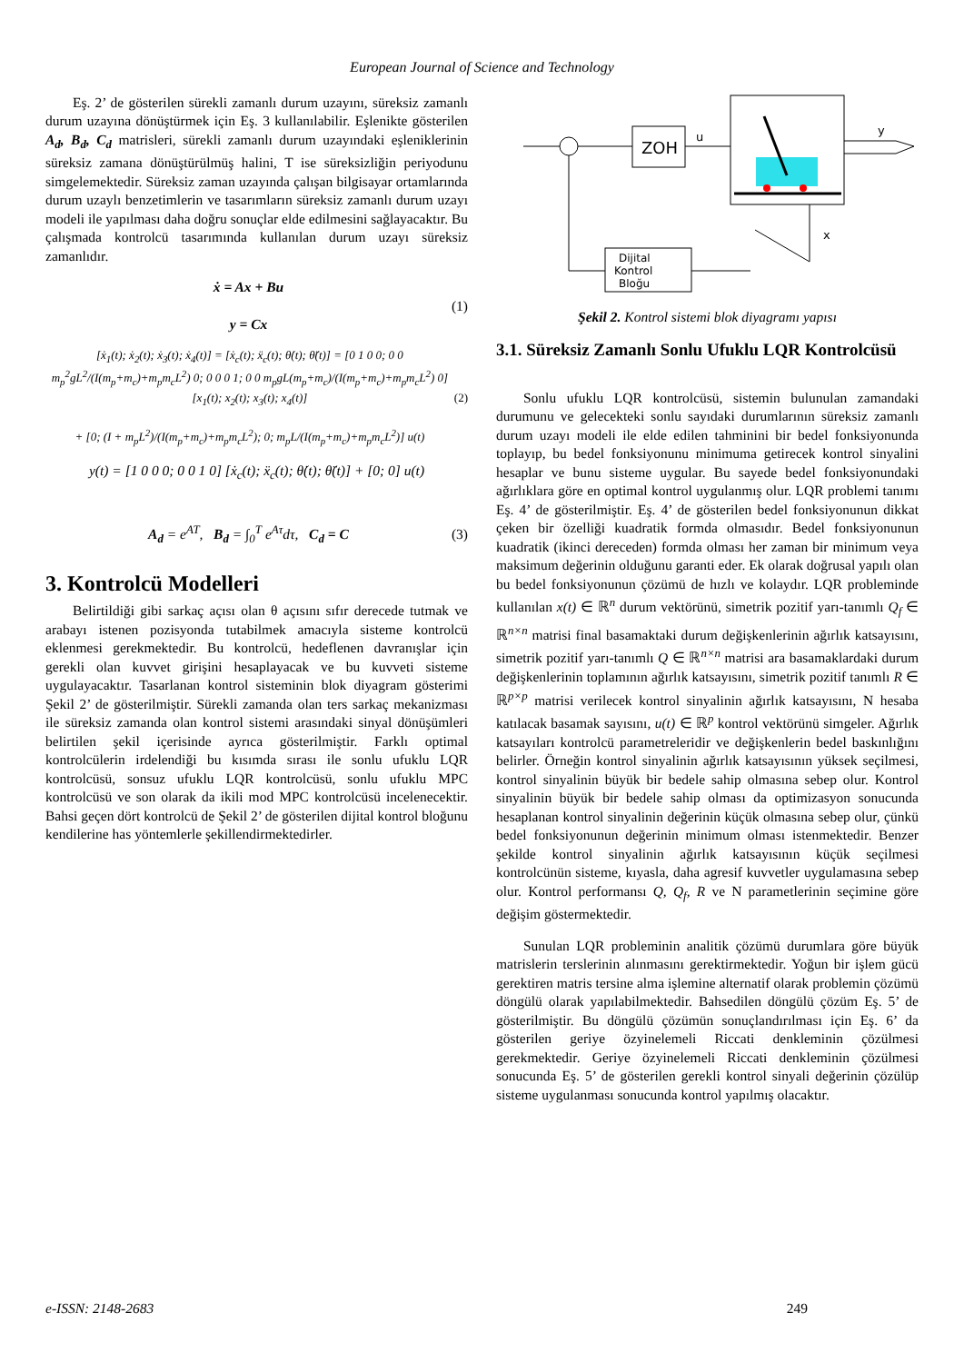European Journal of Science and Technology
Eş. 2’ de gösterilen sürekli zamanlı durum uzayını, süreksiz zamanlı durum uzayına dönüştürmek için Eş. 3 kullanılabilir. Eşlenikte gösterilen A<sub>d</sub>, B<sub>d</sub>, C<sub>d</sub> matrisleri, sürekli zamanlı durum uzayındaki eşleniklerinin süreksiz zamana dönüştürülmüş halini, T ise süreksizliğin periyodunu simgelemektedir. Süreksiz zaman uzayında çalışan bilgisayar ortamlarında durum uzaylı benzetimlerin ve tasarımların süreksiz zamanlı durum uzayı modeli ile yapılması daha doğru sonuçlar elde edilmesini sağlayacaktır. Bu çalışmada kontrolcü tasarımında kullanılan durum uzayı süreksiz zamanlıdır.
ẋ = Ax + Bu
y = Cx
(1)
[ẋ<sub>1</sub>(t); ẋ<sub>2</sub>(t); ẋ<sub>3</sub>(t); ẋ<sub>4</sub>(t)] = [ẋ<sub>c</sub>(t); ẍ<sub>c</sub>(t); θ̇(t); θ̈(t)] = [0 1 0 0; 0 0 m<sub>p</sub><sup>2</sup>gL<sup>2</sup>/(I(m<sub>p</sub>+m<sub>c</sub>)+m<sub>p</sub>m<sub>c</sub>L<sup>2</sup>) 0; 0 0 0 1; 0 0 m<sub>p</sub>gL(m<sub>p</sub>+m<sub>c</sub>)/(I(m<sub>p</sub>+m<sub>c</sub>)+m<sub>p</sub>m<sub>c</sub>L<sup>2</sup>) 0] [x<sub>1</sub>(t); x<sub>2</sub>(t); x<sub>3</sub>(t); x<sub>4</sub>(t)]
+ [0; (I + m<sub>p</sub>L<sup>2</sup>)/(I(m<sub>p</sub>+m<sub>c</sub>)+m<sub>p</sub>m<sub>c</sub>L<sup>2</sup>); 0; m<sub>p</sub>L/(I(m<sub>p</sub>+m<sub>c</sub>)+m<sub>p</sub>m<sub>c</sub>L<sup>2</sup>)] u(t)
(2)
y(t) = [1 0 0 0; 0 0 1 0] [ẋ<sub>c</sub>(t); ẍ<sub>c</sub>(t); θ̇(t); θ̈(t)] + [0; 0] u(t)
A<sub>d</sub> = e<sup>AT</sup>, B<sub>d</sub> = ∫<sub>0</sub><sup>T</sup> e<sup>Aτ</sup>dτ, C<sub>d</sub> = C
(3)
3. Kontrolcü Modelleri
Belirtildiği gibi sarkaç açısı olan θ açısını sıfır derecede tutmak ve arabayı istenen pozisyonda tutabilmek amacıyla sisteme kontrolcü eklenmesi gerekmektedir. Bu kontrolcü, hedeflenen davranışlar için gerekli olan kuvvet girişini hesaplayacak ve bu kuvveti sisteme uygulayacaktır. Tasarlanan kontrol sisteminin blok diyagram gösterimi Şekil 2’ de gösterilmiştir. Sürekli zamanda olan ters sarkaç mekanizması ile süreksiz zamanda olan kontrol sistemi arasındaki sinyal dönüşümleri belirtilen şekil içerisinde ayrıca gösterilmiştir. Farklı optimal kontrolcülerin irdelendiği bu kısımda sırası ile sonlu ufuklu LQR kontrolcüsü, sonsuz ufuklu LQR kontrolcüsü, sonlu ufuklu MPC kontrolcüsü ve son olarak da ikili mod MPC kontrolcüsü incelenecektir. Bahsi geçen dört kontrolcü de Şekil 2’ de gösterilen dijital kontrol bloğunu kendilerine has yöntemlerle şekillendirmektedirler.
ZOH
u
y
x
Dijital
Kontrol
Bloğu
Şekil 2. Kontrol sistemi blok diyagramı yapısı
3.1. Süreksiz Zamanlı Sonlu Ufuklu LQR Kontrolcüsü
Sonlu ufuklu LQR kontrolcüsü, sistemin bulunulan zamandaki durumunu ve gelecekteki sonlu sayıdaki durumlarının süreksiz zamanlı durum uzayı modeli ile elde edilen tahminini bir bedel fonksiyonunda toplayıp, bu bedel fonksiyonunu minimuma getirecek kontrol sinyalini hesaplar ve bunu sisteme uygular. Bu sayede bedel fonksiyonundaki ağırlıklara göre en optimal kontrol uygulanmış olur. LQR problemi tanımı Eş. 4’ de gösterilmiştir. Eş. 4’ de gösterilen bedel fonksiyonunun dikkat çeken bir özelliği kuadratik formda olmasıdır. Bedel fonksiyonunun kuadratik (ikinci dereceden) formda olması her zaman bir minimum veya maksimum değerinin olduğunu garanti eder. Ek olarak doğrusal yapılı olan bu bedel fonksiyonunun çözümü de hızlı ve kolaydır. LQR probleminde kullanılan x(t) ∈ ℝ<sup>n</sup> durum vektörünü, simetrik pozitif yarı-tanımlı Q<sub>f</sub> ∈ ℝ<sup>n×n</sup> matrisi final basamaktaki durum değişkenlerinin ağırlık katsayısını, simetrik pozitif yarı-tanımlı Q ∈ ℝ<sup>n×n</sup> matrisi ara basamaklardaki durum değişkenlerinin toplamının ağırlık katsayısını, simetrik pozitif tanımlı R ∈ ℝ<sup>p×p</sup> matrisi verilecek kontrol sinyalinin ağırlık katsayısını, N hesaba katılacak basamak sayısını, u(t) ∈ ℝ<sup>p</sup> kontrol vektörünü simgeler. Ağırlık katsayıları kontrolcü parametreleridir ve değişkenlerin bedel baskınlığını belirler. Örneğin kontrol sinyalinin ağırlık katsayısının yüksek seçilmesi, kontrol sinyalinin büyük bir bedele sahip olmasına sebep olur. Kontrol sinyalinin büyük bir bedele sahip olması da optimizasyon sonucunda hesaplanan kontrol sinyalinin değerinin küçük olmasına sebep olur, çünkü bedel fonksiyonunun değerinin minimum olması istenmektedir. Benzer şekilde kontrol sinyalinin ağırlık katsayısının küçük seçilmesi kontrolcünün sisteme, kıyasla, daha agresif kuvvetler uygulamasına sebep olur. Kontrol performansı Q, Q<sub>f</sub>, R ve N parametlerinin seçimine göre değişim göstermektedir.
Sunulan LQR probleminin analitik çözümü durumlara göre büyük matrislerin terslerinin alınmasını gerektirmektedir. Yoğun bir işlem gücü gerektiren matris tersine alma işlemine alternatif olarak problemin çözümü döngülü olarak yapılabilmektedir. Bahsedilen döngülü çözüm Eş. 5’ de gösterilmiştir. Bu döngülü çözümün sonuçlandırılması için Eş. 6’ da gösterilen geriye özyinelemeli Riccati denkleminin çözülmesi gerekmektedir. Geriye özyinelemeli Riccati denkleminin çözülmesi sonucunda Eş. 5’ de gösterilen gerekli kontrol sinyali değerinin çözülüp sisteme uygulanması sonucunda kontrol yapılmış olacaktır.
e-ISSN: 2148-2683 249